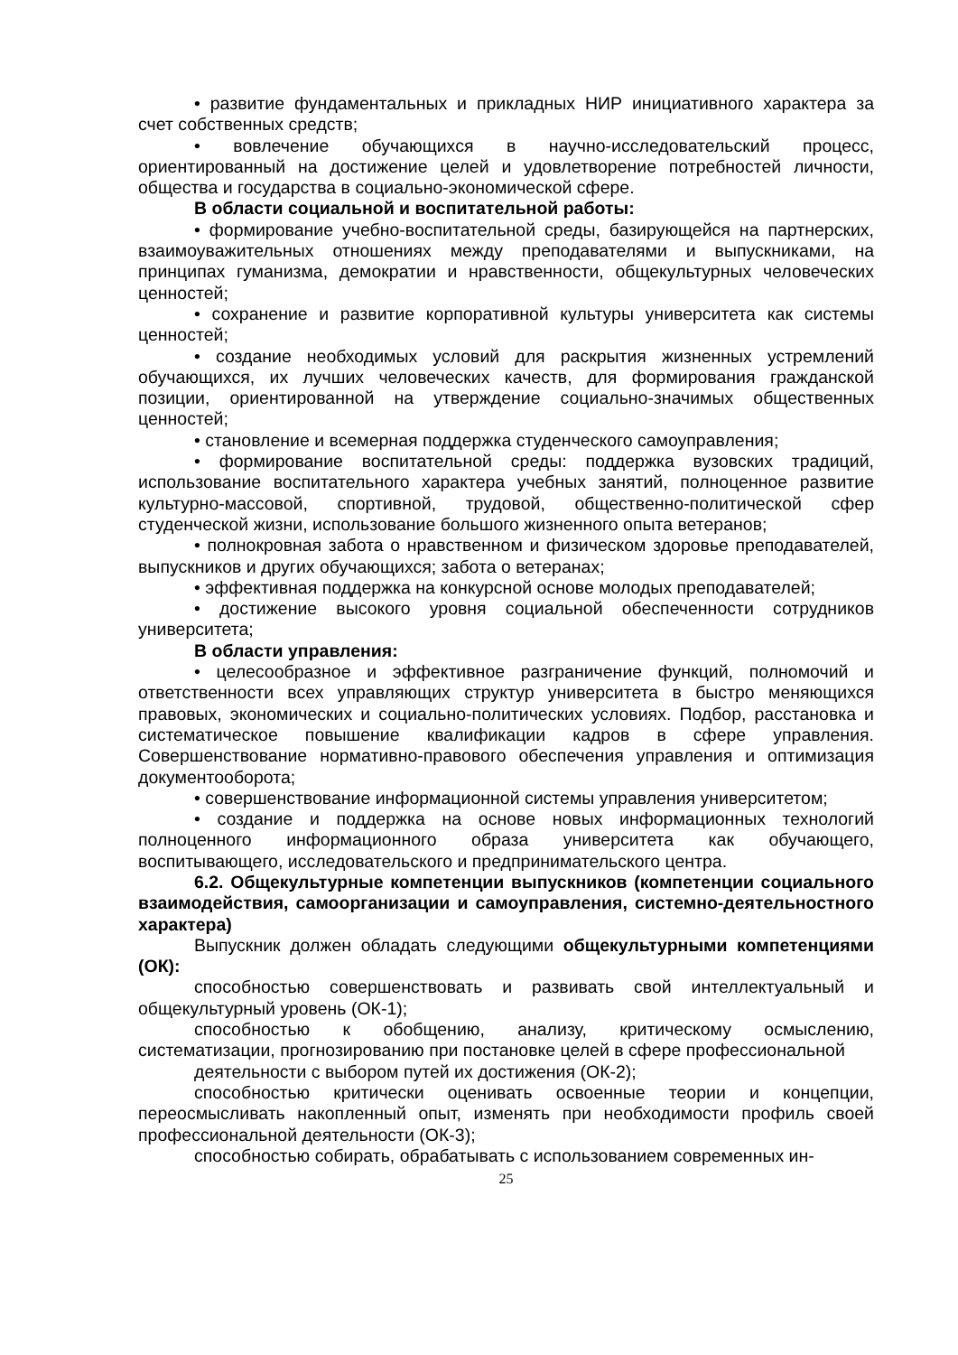• развитие фундаментальных и прикладных НИР инициативного характера за счет собственных средств;
• вовлечение обучающихся в научно-исследовательский процесс, ориентированный на достижение целей и удовлетворение потребностей личности, общества и государства в социально-экономической сфере.
В области социальной и воспитательной работы:
• формирование учебно-воспитательной среды, базирующейся на партнерских, взаимоуважительных отношениях между преподавателями и выпускниками, на принципах гуманизма, демократии и нравственности, общекультурных человеческих ценностей;
• сохранение и развитие корпоративной культуры университета как системы ценностей;
• создание необходимых условий для раскрытия жизненных устремлений обучающихся, их лучших человеческих качеств, для формирования гражданской позиции, ориентированной на утверждение социально-значимых общественных ценностей;
• становление и всемерная поддержка студенческого самоуправления;
• формирование воспитательной среды: поддержка вузовских традиций, использование воспитательного характера учебных занятий, полноценное развитие культурно-массовой, спортивной, трудовой, общественно-политической сфер студенческой жизни, использование большого жизненного опыта ветеранов;
• полнокровная забота о нравственном и физическом здоровье преподавателей, выпускников и других обучающихся; забота о ветеранах;
• эффективная поддержка на конкурсной основе молодых преподавателей;
• достижение высокого уровня социальной обеспеченности сотрудников университета;
В области управления:
• целесообразное и эффективное разграничение функций, полномочий и ответственности всех управляющих структур университета в быстро меняющихся правовых, экономических и социально-политических условиях. Подбор, расстановка и систематическое повышение квалификации кадров в сфере управления. Совершенствование нормативно-правового обеспечения управления и оптимизация документооборота;
• совершенствование информационной системы управления университетом;
• создание и поддержка на основе новых информационных технологий полноценного информационного образа университета как обучающего, воспитывающего, исследовательского и предпринимательского центра.
6.2. Общекультурные компетенции выпускников (компетенции социального взаимодействия, самоорганизации и самоуправления, системно-деятельностного характера)
Выпускник должен обладать следующими общекультурными компетенциями (ОК):
способностью совершенствовать и развивать свой интеллектуальный и общекультурный уровень (ОК-1);
способностью к обобщению, анализу, критическому осмыслению, систематизации, прогнозированию при постановке целей в сфере профессиональной
деятельности с выбором путей их достижения (ОК-2);
способностью критически оценивать освоенные теории и концепции, переосмысливать накопленный опыт, изменять при необходимости профиль своей профессиональной деятельности (ОК-3);
способностью собирать, обрабатывать с использованием современных ин-
25